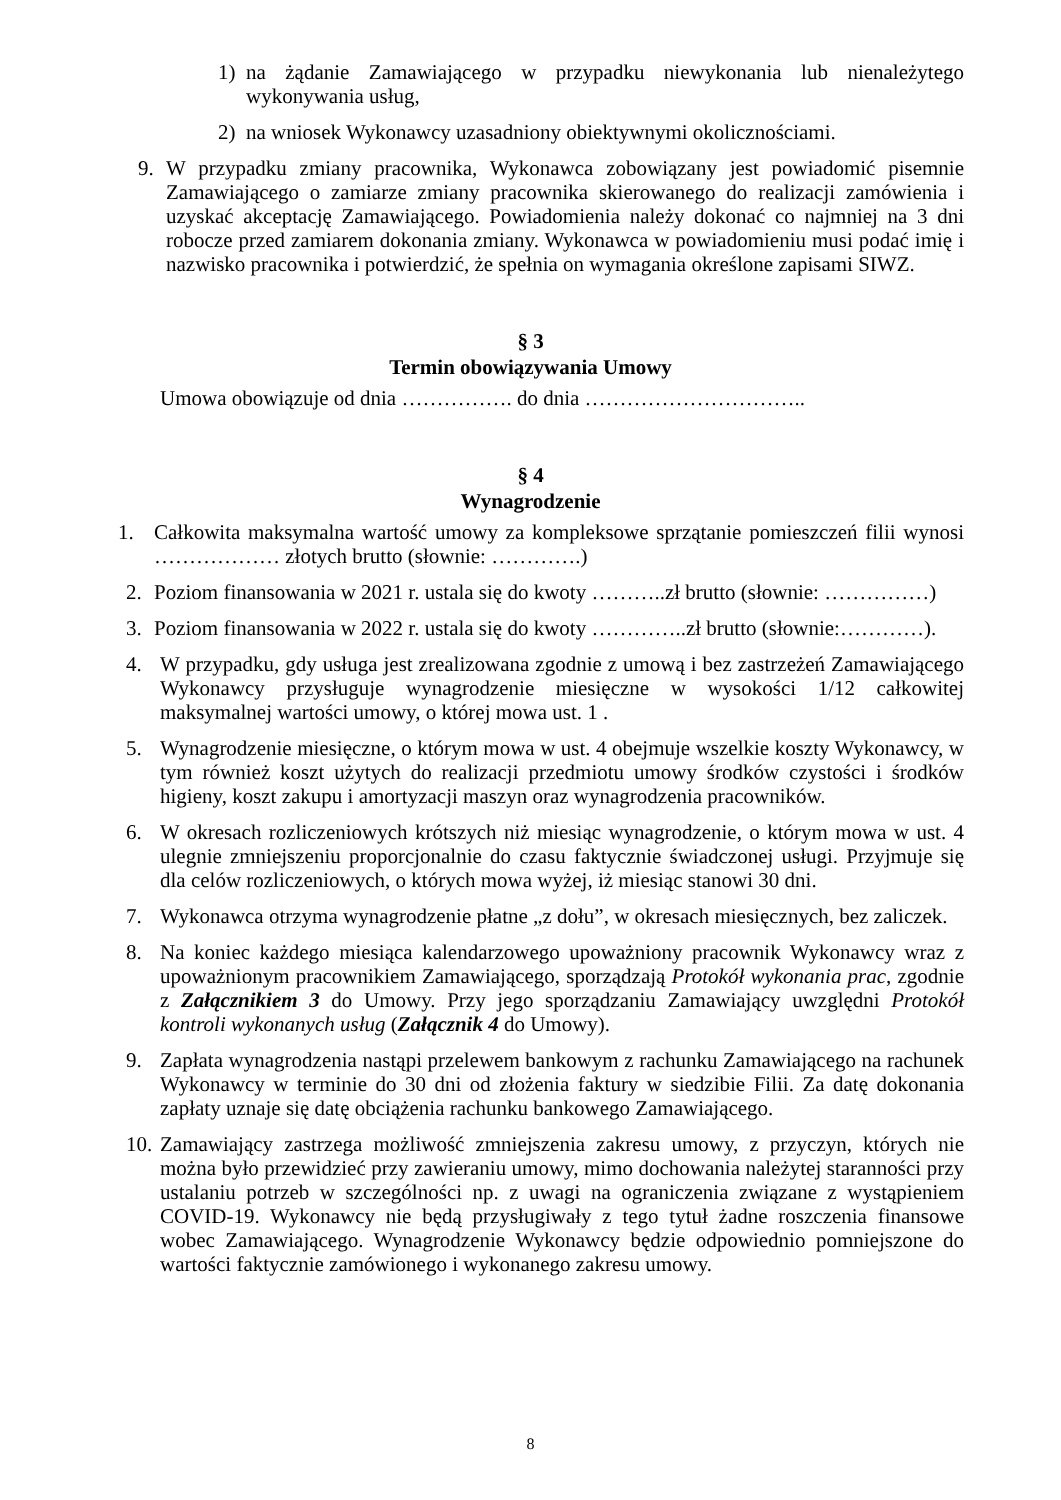1) na żądanie Zamawiającego w przypadku niewykonania lub nienależytego wykonywania usług,
2) na wniosek Wykonawcy uzasadniony obiektywnymi okolicznościami.
9. W przypadku zmiany pracownika, Wykonawca zobowiązany jest powiadomić pisemnie Zamawiającego o zamiarze zmiany pracownika skierowanego do realizacji zamówienia i uzyskać akceptację Zamawiającego. Powiadomienia należy dokonać co najmniej na 3 dni robocze przed zamiarem dokonania zmiany. Wykonawca w powiadomieniu musi podać imię i nazwisko pracownika i potwierdzić, że spełnia on wymagania określone zapisami SIWZ.
§ 3
Termin obowiązywania Umowy
Umowa obowiązuje od dnia ……………. do dnia …………………………..
§ 4
Wynagrodzenie
1. Całkowita maksymalna wartość umowy za kompleksowe sprzątanie pomieszczeń filii wynosi ……………… złotych brutto (słownie: ………….)
2. Poziom finansowania w 2021 r. ustala się do kwoty ………..zł brutto (słownie: ……………)
3. Poziom finansowania w 2022 r. ustala się do kwoty …………..zł brutto (słownie:…………).
4. W przypadku, gdy usługa jest zrealizowana zgodnie z umową i bez zastrzeżeń Zamawiającego Wykonawcy przysługuje wynagrodzenie miesięczne w wysokości 1/12 całkowitej maksymalnej wartości umowy, o której mowa ust. 1 .
5. Wynagrodzenie miesięczne, o którym mowa w ust. 4 obejmuje wszelkie koszty Wykonawcy, w tym również koszt użytych do realizacji przedmiotu umowy środków czystości i środków higieny, koszt zakupu i amortyzacji maszyn oraz wynagrodzenia pracowników.
6. W okresach rozliczeniowych krótszych niż miesiąc wynagrodzenie, o którym mowa w ust. 4 ulegnie zmniejszeniu proporcjonalnie do czasu faktycznie świadczonej usługi. Przyjmuje się dla celów rozliczeniowych, o których mowa wyżej, iż miesiąc stanowi 30 dni.
7. Wykonawca otrzyma wynagrodzenie płatne „z dołu”, w okresach miesięcznych, bez zaliczek.
8. Na koniec każdego miesiąca kalendarzowego upoważniony pracownik Wykonawcy wraz z upoważnionym pracownikiem Zamawiającego, sporządzają Protokół wykonania prac, zgodnie z Załącznikiem 3 do Umowy. Przy jego sporządzaniu Zamawiający uwzględni Protokół kontroli wykonanych usług (Załącznik 4 do Umowy).
9. Zapłata wynagrodzenia nastąpi przelewem bankowym z rachunku Zamawiającego na rachunek Wykonawcy w terminie do 30 dni od złożenia faktury w siedzibie Filii. Za datę dokonania zapłaty uznaje się datę obciążenia rachunku bankowego Zamawiającego.
10. Zamawiający zastrzega możliwość zmniejszenia zakresu umowy, z przyczyn, których nie można było przewidzieć przy zawieraniu umowy, mimo dochowania należytej staranności przy ustalaniu potrzeb w szczególności np. z uwagi na ograniczenia związane z wystąpieniem COVID-19. Wykonawcy nie będą przysługiwały z tego tytuł żadne roszczenia finansowe wobec Zamawiającego. Wynagrodzenie Wykonawcy będzie odpowiednio pomniejszone do wartości faktycznie zamówionego i wykonanego zakresu umowy.
8